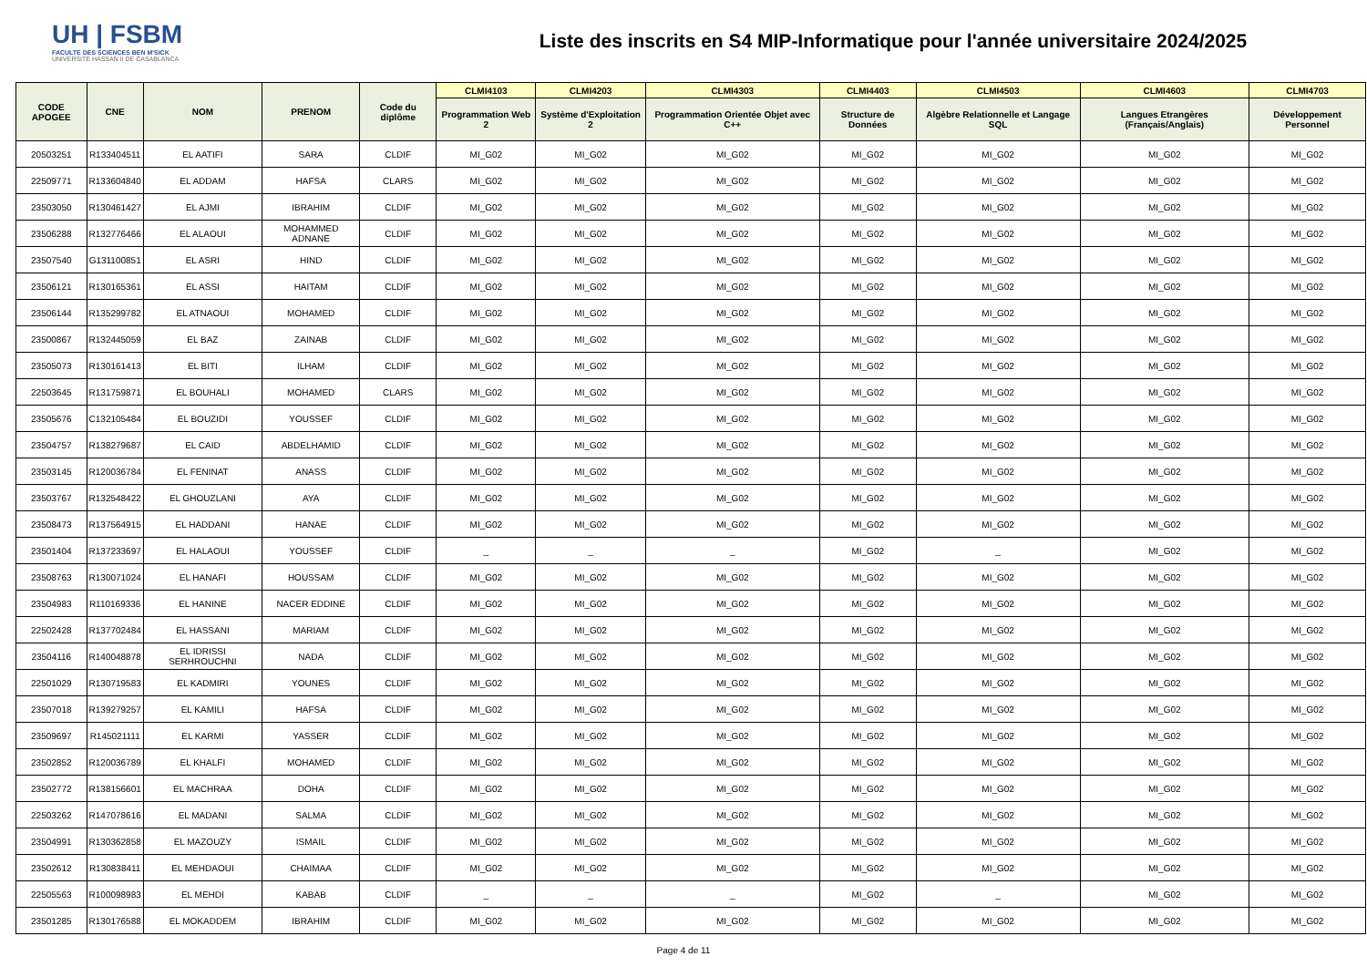UH | FSBM
FACULTE DES SCIENCES BEN M'SICK
UNIVERSITÉ HASSAN II DE CASABLANCA
Liste des inscrits en S4 MIP-Informatique pour l'année universitaire 2024/2025
| CODE APOGEE | CNE | NOM | PRENOM | Code du diplôme | CLMI4103 | CLMI4203 | CLMI4303 | CLMI4403 | CLMI4503 | CLMI4603 | CLMI4703 |
| --- | --- | --- | --- | --- | --- | --- | --- | --- | --- | --- | --- |
| | | | | | Programmation Web 2 | Système d'Exploitation 2 | Programmation Orientée Objet avec C++ | Structure de Données | Algèbre Relationnelle et Langage SQL | Langues Etrangères (Français/Anglais) | Développement Personnel |
| 20503251 | R133404511 | EL AATIFI | SARA | CLDIF | MI_G02 | MI_G02 | MI_G02 | MI_G02 | MI_G02 | MI_G02 | MI_G02 |
| 22509771 | R133604840 | EL ADDAM | HAFSA | CLARS | MI_G02 | MI_G02 | MI_G02 | MI_G02 | MI_G02 | MI_G02 | MI_G02 |
| 23503050 | R130461427 | EL AJMI | IBRAHIM | CLDIF | MI_G02 | MI_G02 | MI_G02 | MI_G02 | MI_G02 | MI_G02 | MI_G02 |
| 23506288 | R132776466 | EL ALAOUI | MOHAMMED ADNANE | CLDIF | MI_G02 | MI_G02 | MI_G02 | MI_G02 | MI_G02 | MI_G02 | MI_G02 |
| 23507540 | G131100851 | EL ASRI | HIND | CLDIF | MI_G02 | MI_G02 | MI_G02 | MI_G02 | MI_G02 | MI_G02 | MI_G02 |
| 23506121 | R130165361 | EL ASSI | HAITAM | CLDIF | MI_G02 | MI_G02 | MI_G02 | MI_G02 | MI_G02 | MI_G02 | MI_G02 |
| 23506144 | R135299782 | EL ATNAOUI | MOHAMED | CLDIF | MI_G02 | MI_G02 | MI_G02 | MI_G02 | MI_G02 | MI_G02 | MI_G02 |
| 23500867 | R132445059 | EL BAZ | ZAINAB | CLDIF | MI_G02 | MI_G02 | MI_G02 | MI_G02 | MI_G02 | MI_G02 | MI_G02 |
| 23505073 | R130161413 | EL BITI | ILHAM | CLDIF | MI_G02 | MI_G02 | MI_G02 | MI_G02 | MI_G02 | MI_G02 | MI_G02 |
| 22503645 | R131759871 | EL BOUHALI | MOHAMED | CLARS | MI_G02 | MI_G02 | MI_G02 | MI_G02 | MI_G02 | MI_G02 | MI_G02 |
| 23505676 | C132105484 | EL BOUZIDI | YOUSSEF | CLDIF | MI_G02 | MI_G02 | MI_G02 | MI_G02 | MI_G02 | MI_G02 | MI_G02 |
| 23504757 | R138279687 | EL CAID | ABDELHAMID | CLDIF | MI_G02 | MI_G02 | MI_G02 | MI_G02 | MI_G02 | MI_G02 | MI_G02 |
| 23503145 | R120036784 | EL FENINAT | ANASS | CLDIF | MI_G02 | MI_G02 | MI_G02 | MI_G02 | MI_G02 | MI_G02 | MI_G02 |
| 23503767 | R132548422 | EL GHOUZLANI | AYA | CLDIF | MI_G02 | MI_G02 | MI_G02 | MI_G02 | MI_G02 | MI_G02 | MI_G02 |
| 23508473 | R137564915 | EL HADDANI | HANAE | CLDIF | MI_G02 | MI_G02 | MI_G02 | MI_G02 | MI_G02 | MI_G02 | MI_G02 |
| 23501404 | R137233697 | EL HALAOUI | YOUSSEF | CLDIF | _ | _ | _ | MI_G02 | _ | MI_G02 | MI_G02 |
| 23508763 | R130071024 | EL HANAFI | HOUSSAM | CLDIF | MI_G02 | MI_G02 | MI_G02 | MI_G02 | MI_G02 | MI_G02 | MI_G02 |
| 23504983 | R110169336 | EL HANINE | NACER EDDINE | CLDIF | MI_G02 | MI_G02 | MI_G02 | MI_G02 | MI_G02 | MI_G02 | MI_G02 |
| 22502428 | R137702484 | EL HASSANI | MARIAM | CLDIF | MI_G02 | MI_G02 | MI_G02 | MI_G02 | MI_G02 | MI_G02 | MI_G02 |
| 23504116 | R140048878 | EL IDRISSI SERHROUCHNI | NADA | CLDIF | MI_G02 | MI_G02 | MI_G02 | MI_G02 | MI_G02 | MI_G02 | MI_G02 |
| 22501029 | R130719583 | EL KADMIRI | YOUNES | CLDIF | MI_G02 | MI_G02 | MI_G02 | MI_G02 | MI_G02 | MI_G02 | MI_G02 |
| 23507018 | R139279257 | EL KAMILI | HAFSA | CLDIF | MI_G02 | MI_G02 | MI_G02 | MI_G02 | MI_G02 | MI_G02 | MI_G02 |
| 23509697 | R145021111 | EL KARMI | YASSER | CLDIF | MI_G02 | MI_G02 | MI_G02 | MI_G02 | MI_G02 | MI_G02 | MI_G02 |
| 23502852 | R120036789 | EL KHALFI | MOHAMED | CLDIF | MI_G02 | MI_G02 | MI_G02 | MI_G02 | MI_G02 | MI_G02 | MI_G02 |
| 23502772 | R138156601 | EL MACHRAA | DOHA | CLDIF | MI_G02 | MI_G02 | MI_G02 | MI_G02 | MI_G02 | MI_G02 | MI_G02 |
| 22503262 | R147078616 | EL MADANI | SALMA | CLDIF | MI_G02 | MI_G02 | MI_G02 | MI_G02 | MI_G02 | MI_G02 | MI_G02 |
| 23504991 | R130362858 | EL MAZOUZY | ISMAIL | CLDIF | MI_G02 | MI_G02 | MI_G02 | MI_G02 | MI_G02 | MI_G02 | MI_G02 |
| 23502612 | R130838411 | EL MEHDAOUI | CHAIMAA | CLDIF | MI_G02 | MI_G02 | MI_G02 | MI_G02 | MI_G02 | MI_G02 | MI_G02 |
| 22505563 | R100098983 | EL MEHDI | KABAB | CLDIF | _ | _ | _ | MI_G02 | _ | MI_G02 | MI_G02 |
| 23501285 | R130176588 | EL MOKADDEM | IBRAHIM | CLDIF | MI_G02 | MI_G02 | MI_G02 | MI_G02 | MI_G02 | MI_G02 | MI_G02 |
Page 4 de 11